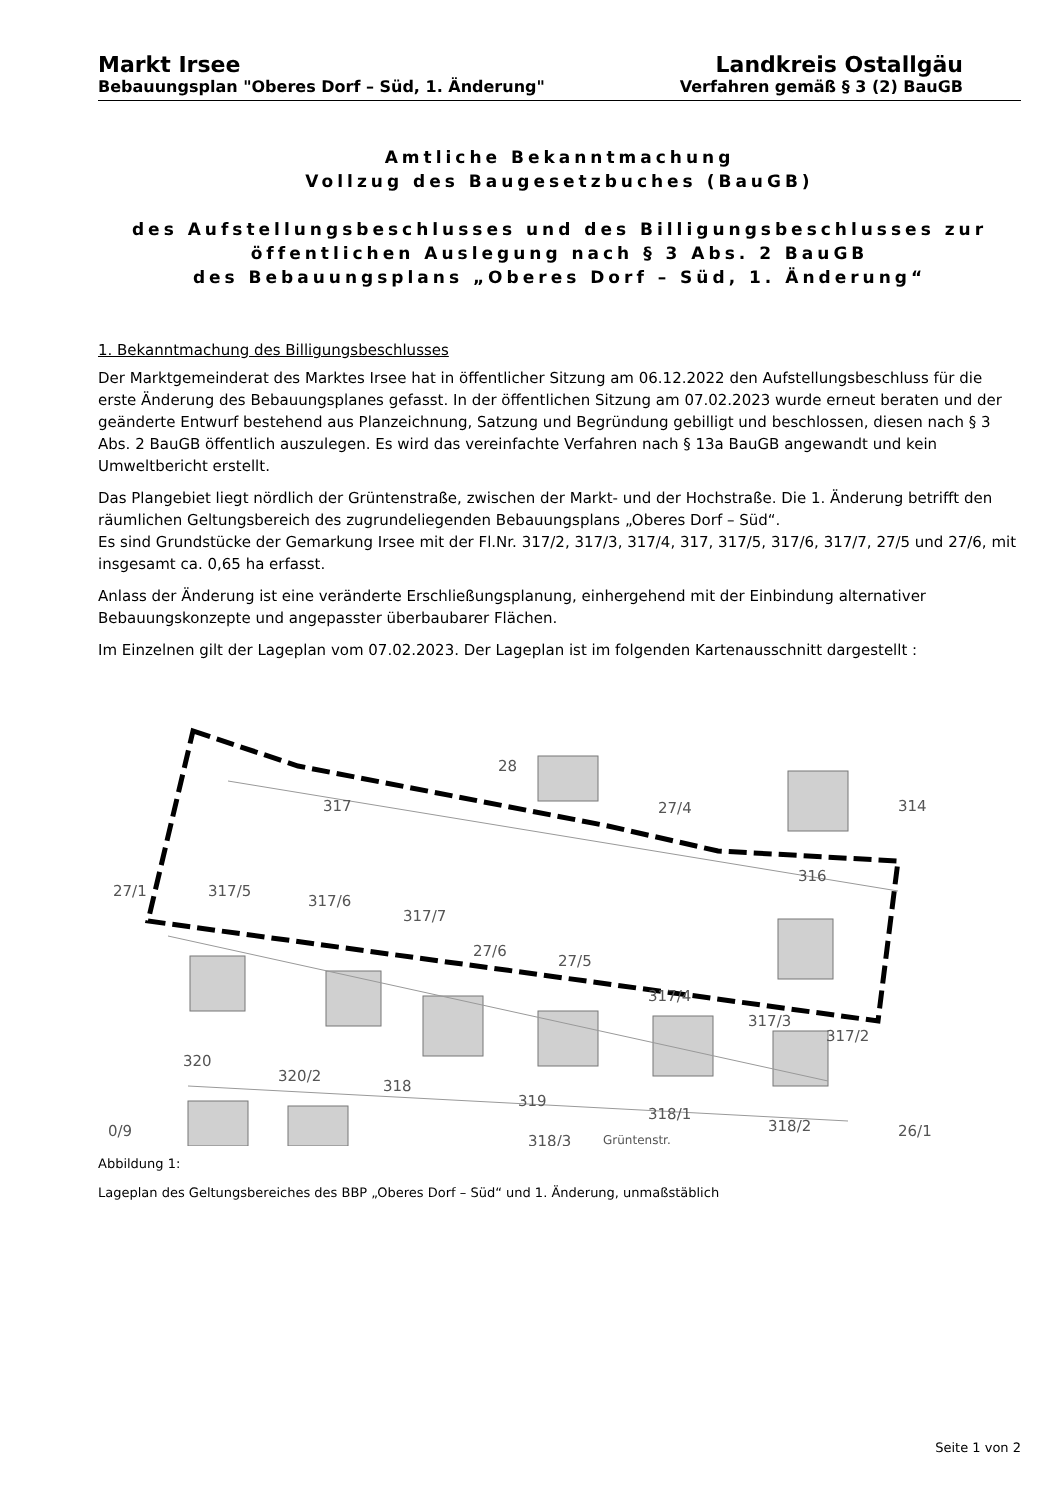Markt Irsee
Bebauungsplan "Oberes Dorf – Süd, 1. Änderung"
Landkreis Ostallgäu
Verfahren gemäß § 3 (2) BauGB
Amtliche Bekanntmachung
Vollzug des Baugesetzbuches (BauGB)
des Aufstellungsbeschlusses und des Billigungsbeschlusses zur
öffentlichen Auslegung nach § 3 Abs. 2 BauGB
des Bebauungsplans „Oberes Dorf – Süd, 1. Änderung“
1. Bekanntmachung des Billigungsbeschlusses
Der Marktgemeinderat des Marktes Irsee hat in öffentlicher Sitzung am 06.12.2022 den Aufstellungsbeschluss für die erste Änderung des Bebauungsplanes gefasst. In der öffentlichen Sitzung am 07.02.2023 wurde erneut beraten und der geänderte Entwurf bestehend aus Planzeichnung, Satzung und Begründung gebilligt und beschlossen, diesen nach § 3 Abs. 2 BauGB öffentlich auszulegen. Es wird das vereinfachte Verfahren nach § 13a BauGB angewandt und kein Umweltbericht erstellt.
Das Plangebiet liegt nördlich der Grüntenstraße, zwischen der Markt- und der Hochstraße. Die 1. Änderung betrifft den räumlichen Geltungsbereich des zugrundeliegenden Bebauungsplans „Oberes Dorf – Süd“.
Es sind Grundstücke der Gemarkung Irsee mit der Fl.Nr. 317/2, 317/3, 317/4, 317, 317/5, 317/6, 317/7, 27/5 und 27/6, mit insgesamt ca. 0,65 ha erfasst.
Anlass der Änderung ist eine veränderte Erschließungsplanung, einhergehend mit der Einbindung alternativer Bebauungskonzepte und angepasster überbaubarer Flächen.
Im Einzelnen gilt der Lageplan vom 07.02.2023. Der Lageplan ist im folgenden Kartenausschnitt dargestellt :
28
317
27/4
314
316
27/1
317/5
317/6
317/7
27/6
27/5
317/4
317/3
317/2
320
320/2
318
319
318/1
318/2
0/9
318/3
Grüntenstr.
26/1
Abbildung 1:
Lageplan des Geltungsbereiches des BBP „Oberes Dorf – Süd“ und 1. Änderung, unmaßstäblich
Seite 1 von 2